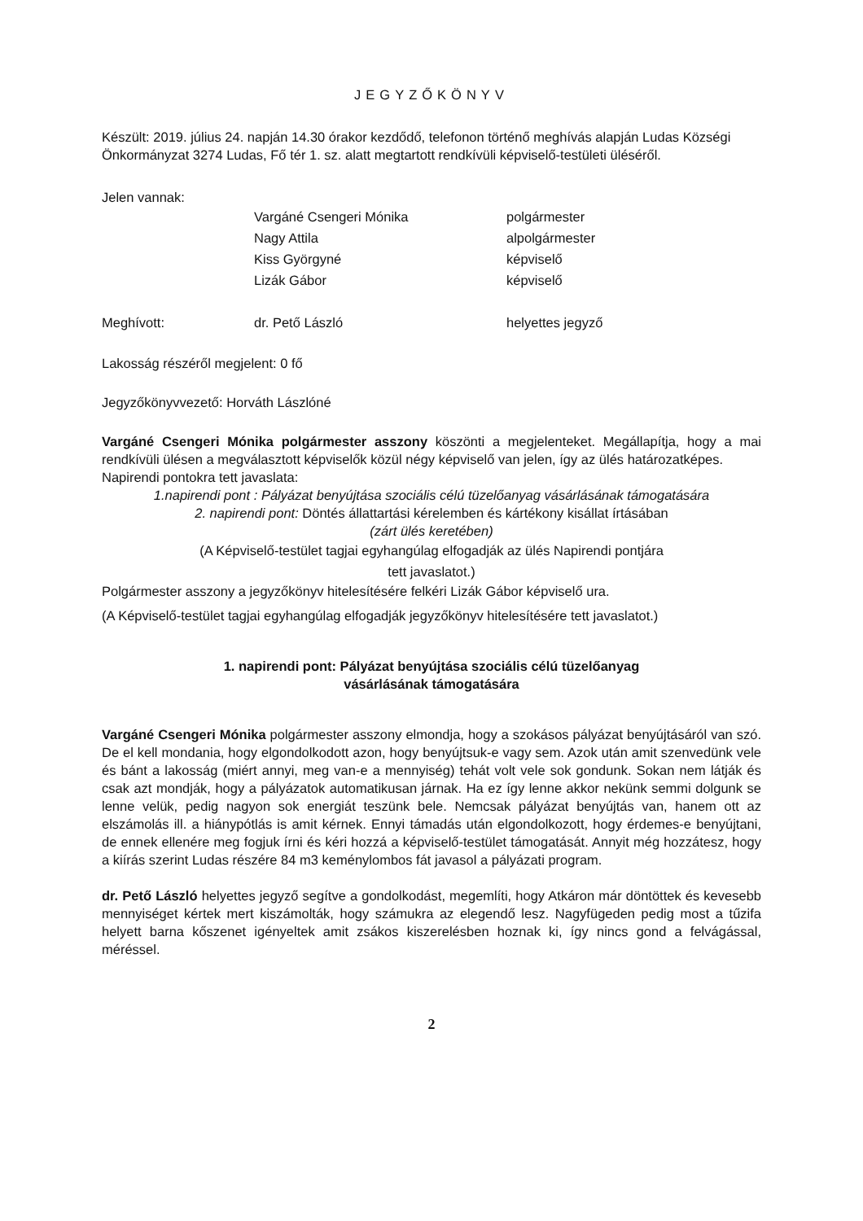JEGYZŐKÖNYV
Készült: 2019. július 24. napján 14.30 órakor kezdődő, telefonon történő meghívás alapján Ludas Községi Önkormányzat 3274 Ludas, Fő tér 1. sz. alatt megtartott rendkívüli képviselő-testületi üléséről.
Jelen vannak:
| | Vargáné Csengeri Mónika | polgármester |
| | Nagy Attila | alpolgármester |
| | Kiss Györgyné | képviselő |
| | Lizák Gábor | képviselő |
| Meghívott: | dr. Pető László | helyettes jegyző |
Lakosság részéről megjelent: 0 fő
Jegyzőkönyvvezető: Horváth Lászlóné
Vargáné Csengeri Mónika polgármester asszony köszönti a megjelenteket. Megállapítja, hogy a mai rendkívüli ülésen a megválasztott képviselők közül négy képviselő van jelen, így az ülés határozatképes.
Napirendi pontokra tett javaslata:
1.napirendi pont : Pályázat benyújtása szociális célú tüzelőanyag vásárlásának támogatására
2. napirendi pont: Döntés állattartási kérelemben és kártékony kisállat írtásában
(zárt ülés keretében)
(A Képviselő-testület tagjai egyhangúlag elfogadják az ülés Napirendi pontjára
tett javaslatot.)
Polgármester asszony a jegyzőkönyv hitelesítésére felkéri Lizák Gábor képviselő ura.
(A Képviselő-testület tagjai egyhangúlag elfogadják jegyzőkönyv hitelesítésére tett javaslatot.)
1. napirendi pont: Pályázat benyújtása szociális célú tüzelőanyag
vásárlásának támogatására
Vargáné Csengeri Mónika polgármester asszony elmondja, hogy a szokásos pályázat benyújtásáról van szó. De el kell mondania, hogy elgondolkodott azon, hogy benyújtsuk-e vagy sem. Azok után amit szenvedünk vele és bánt a lakosság (miért annyi, meg van-e a mennyiség) tehát volt vele sok gondunk. Sokan nem látják és csak azt mondják, hogy a pályázatok automatikusan járnak. Ha ez így lenne akkor nekünk semmi dolgunk se lenne velük, pedig nagyon sok energiát teszünk bele. Nemcsak pályázat benyújtás van, hanem ott az elszámolás ill. a hiánypótlás is amit kérnek. Ennyi támadás után elgondolkozott, hogy érdemes-e benyújtani, de ennek ellenére meg fogjuk írni és kéri hozzá a képviselő-testület támogatását. Annyit még hozzátesz, hogy a kiírás szerint Ludas részére 84 m3 keménylombos fát javasol a pályázati program.
dr. Pető László helyettes jegyző segítve a gondolkodást, megemlíti, hogy Atkáron már döntöttek és kevesebb mennyiséget kértek mert kiszámolták, hogy számukra az elegendő lesz. Nagyfügeden pedig most a tűzifa helyett barna kőszenet igényeltek amit zsákos kiszerelésben hoznak ki, így nincs gond a felvágással, méréssel.
2